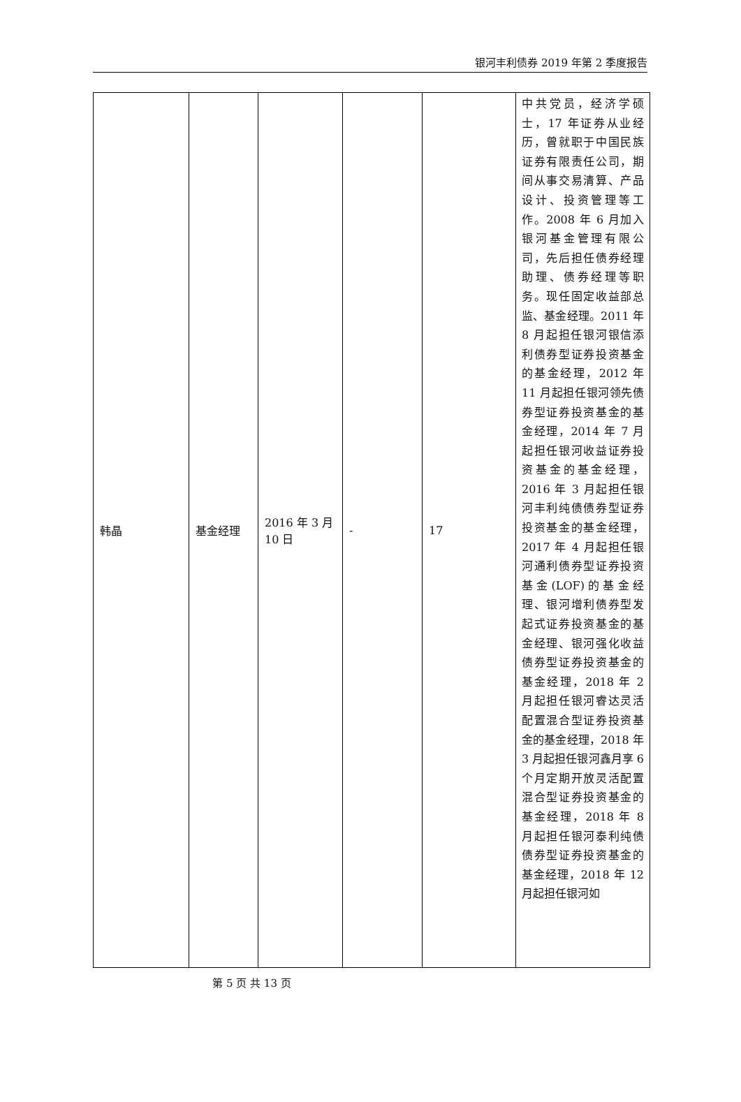银河丰利债券 2019 年第 2 季度报告
| 韩晶 | 基金经理 | 2016 年 3 月 10 日 | - | 17 | 中共党员，经济学硕士，17 年证券从业经历，曾就职于中国民族证券有限责任公司，期间从事交易清算、产品设计、投资管理等工作。2008 年 6 月加入银河基金管理有限公司，先后担任债券经理助理、债券经理等职务。现任固定收益部总监、基金经理。2011 年 8 月起担任银河银信添利债券型证券投资基金的基金经理，2012 年 11 月起担任银河领先债券型证券投资基金的基金经理，2014 年 7 月起担任银河收益证券投资基金的基金经理，2016 年 3 月起担任银河丰利纯债债券型证券投资基金的基金经理，2017 年 4 月起担任银河通利债券型证券投资基金(LOF)的基金经理、银河增利债券型发起式证券投资基金的基金经理、银河强化收益债券型证券投资基金的基金经理，2018 年 2 月起担任银河睿达灵活配置混合型证券投资基金的基金经理，2018 年 3 月起担任银河鑫月享 6 个月定期开放灵活配置混合型证券投资基金的基金经理，2018 年 8 月起担任银河泰利纯债债券型证券投资基金的基金经理，2018 年 12 月起担任银河如 |
第 5 页 共 13 页